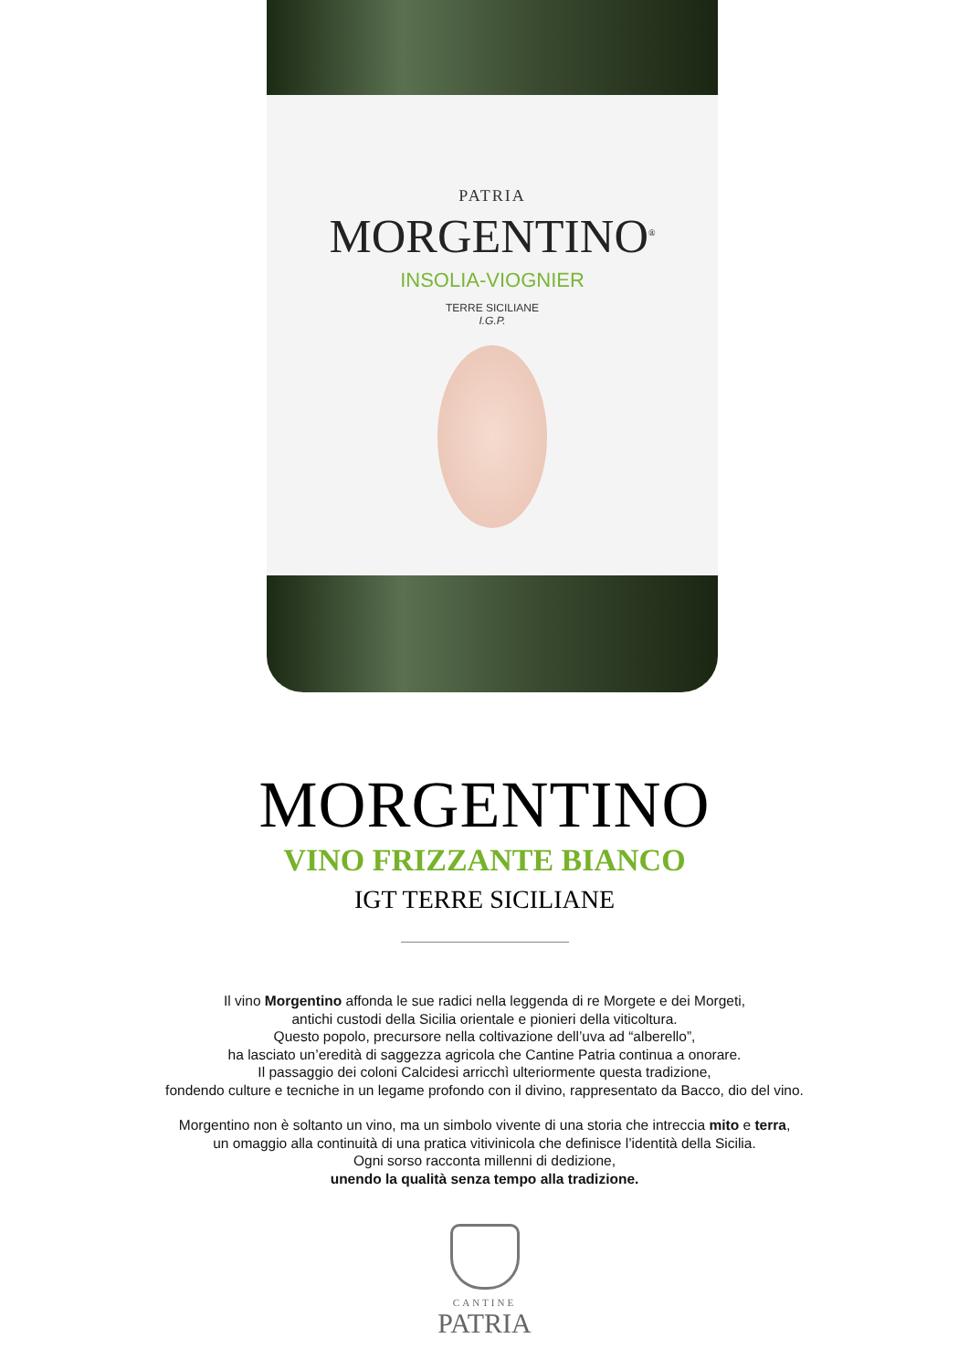PATRIA
MORGENTINO<sup>®</sup>
INSOLIA-VIOGNIER
TERRE SICILIANE
I.G.P.
MORGENTINO
VINO FRIZZANTE BIANCO
IGT TERRE SICILIANE
Il vino Morgentino affonda le sue radici nella leggenda di re Morgete e dei Morgeti,
antichi custodi della Sicilia orientale e pionieri della viticoltura.
Questo popolo, precursore nella coltivazione dell’uva ad “alberello”,
ha lasciato un’eredità di saggezza agricola che Cantine Patria continua a onorare.
Il passaggio dei coloni Calcidesi arricchì ulteriormente questa tradizione,
fondendo culture e tecniche in un legame profondo con il divino, rappresentato da Bacco, dio del vino.
Morgentino non è soltanto un vino, ma un simbolo vivente di una storia che intreccia mito e terra,
un omaggio alla continuità di una pratica vitivinicola che definisce l’identità della Sicilia.
Ogni sorso racconta millenni di dedizione,
unendo la qualità senza tempo alla tradizione.
CANTINE
PATRIA